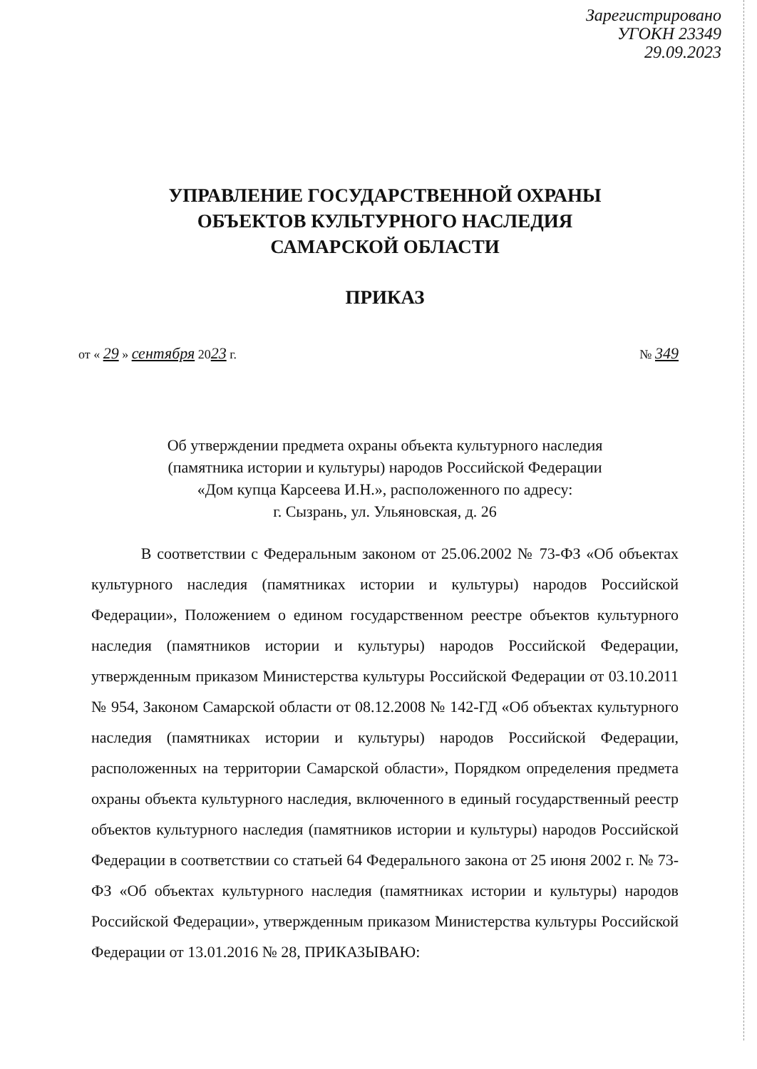Зарегистрировано
УГОКН 23349
29.09.2023
УПРАВЛЕНИЕ ГОСУДАРСТВЕННОЙ ОХРАНЫ
ОБЪЕКТОВ КУЛЬТУРНОГО НАСЛЕДИЯ
САМАРСКОЙ ОБЛАСТИ
ПРИКАЗ
от « 29 » сентября 2023 г. № 349
Об утверждении предмета охраны объекта культурного наследия
(памятника истории и культуры) народов Российской Федерации
«Дом купца Карсеева И.Н.», расположенного по адресу:
г. Сызрань, ул. Ульяновская, д. 26
В соответствии с Федеральным законом от 25.06.2002 № 73-ФЗ «Об объектах культурного наследия (памятниках истории и культуры) народов Российской Федерации», Положением о едином государственном реестре объектов культурного наследия (памятников истории и культуры) народов Российской Федерации, утвержденным приказом Министерства культуры Российской Федерации от 03.10.2011 № 954, Законом Самарской области от 08.12.2008 № 142-ГД «Об объектах культурного наследия (памятниках истории и культуры) народов Российской Федерации, расположенных на территории Самарской области», Порядком определения предмета охраны объекта культурного наследия, включенного в единый государственный реестр объектов культурного наследия (памятников истории и культуры) народов Российской Федерации в соответствии со статьей 64 Федерального закона от 25 июня 2002 г. № 73-ФЗ «Об объектах культурного наследия (памятниках истории и культуры) народов Российской Федерации», утвержденным приказом Министерства культуры Российской Федерации от 13.01.2016 № 28, ПРИКАЗЫВАЮ: